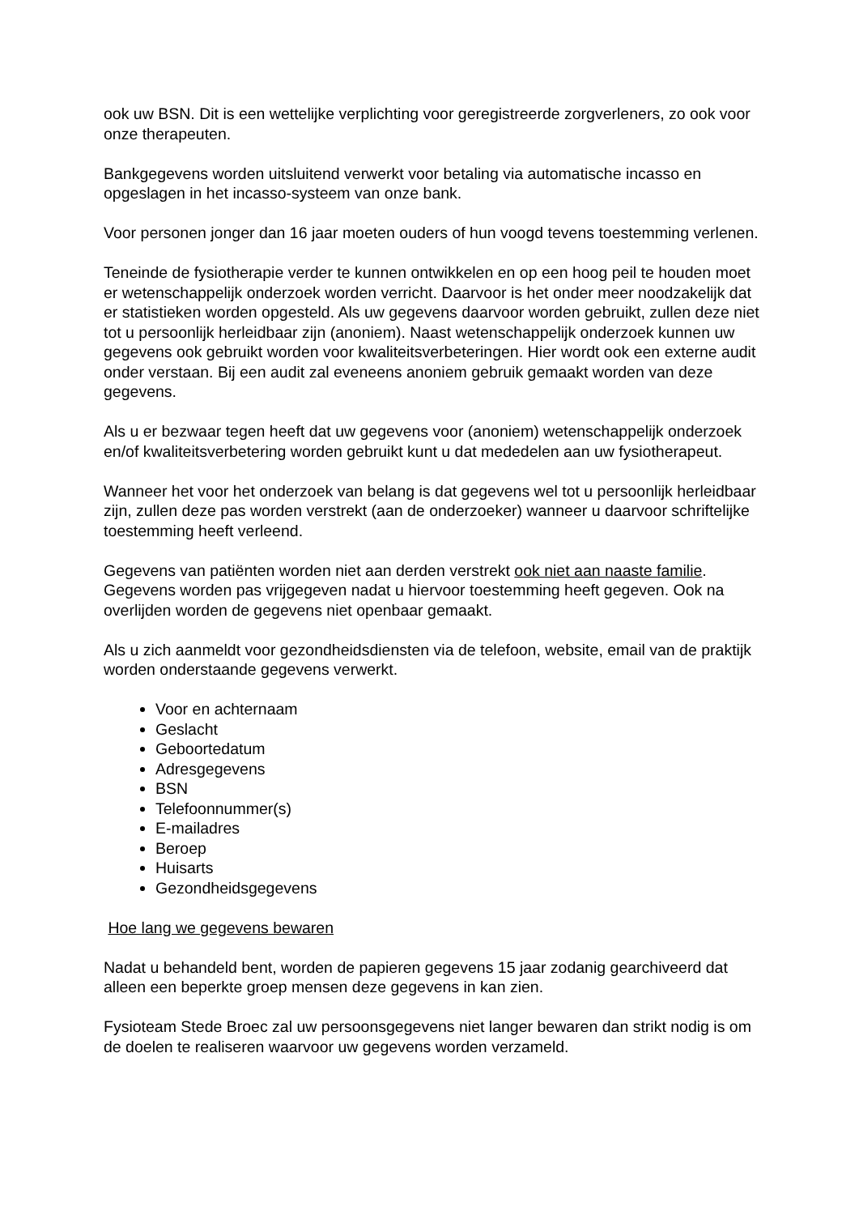ook uw BSN. Dit is een wettelijke verplichting voor geregistreerde zorgverleners, zo ook voor onze therapeuten.
Bankgegevens worden uitsluitend verwerkt voor betaling via automatische incasso en opgeslagen in het incasso-systeem van onze bank.
Voor personen jonger dan 16 jaar moeten ouders of hun voogd tevens toestemming verlenen.
Teneinde de fysiotherapie verder te kunnen ontwikkelen en op een hoog peil te houden moet er wetenschappelijk onderzoek worden verricht. Daarvoor is het onder meer noodzakelijk dat er statistieken worden opgesteld. Als uw gegevens daarvoor worden gebruikt, zullen deze niet tot u persoonlijk herleidbaar zijn (anoniem). Naast wetenschappelijk onderzoek kunnen uw gegevens ook gebruikt worden voor kwaliteitsverbeteringen. Hier wordt ook een externe audit onder verstaan. Bij een audit zal eveneens anoniem gebruik gemaakt worden van deze gegevens.
Als u er bezwaar tegen heeft dat uw gegevens voor (anoniem) wetenschappelijk onderzoek en/of kwaliteitsverbetering worden gebruikt kunt u dat mededelen aan uw fysiotherapeut.
Wanneer het voor het onderzoek van belang is dat gegevens wel tot u persoonlijk herleidbaar zijn, zullen deze pas worden verstrekt (aan de onderzoeker) wanneer u daarvoor schriftelijke toestemming heeft verleend.
Gegevens van patiënten worden niet aan derden verstrekt ook niet aan naaste familie. Gegevens worden pas vrijgegeven nadat u hiervoor toestemming heeft gegeven. Ook na overlijden worden de gegevens niet openbaar gemaakt.
Als u zich aanmeldt voor gezondheidsdiensten via de telefoon, website, email van de praktijk worden onderstaande gegevens verwerkt.
Voor en achternaam
Geslacht
Geboortedatum
Adresgegevens
BSN
Telefoonnummer(s)
E-mailadres
Beroep
Huisarts
Gezondheidsgegevens
Hoe lang we gegevens bewaren
Nadat u behandeld bent, worden de papieren gegevens 15 jaar zodanig gearchiveerd dat alleen een beperkte groep mensen deze gegevens in kan zien.
Fysioteam Stede Broec zal uw persoonsgegevens niet langer bewaren dan strikt nodig is om de doelen te realiseren waarvoor uw gegevens worden verzameld.